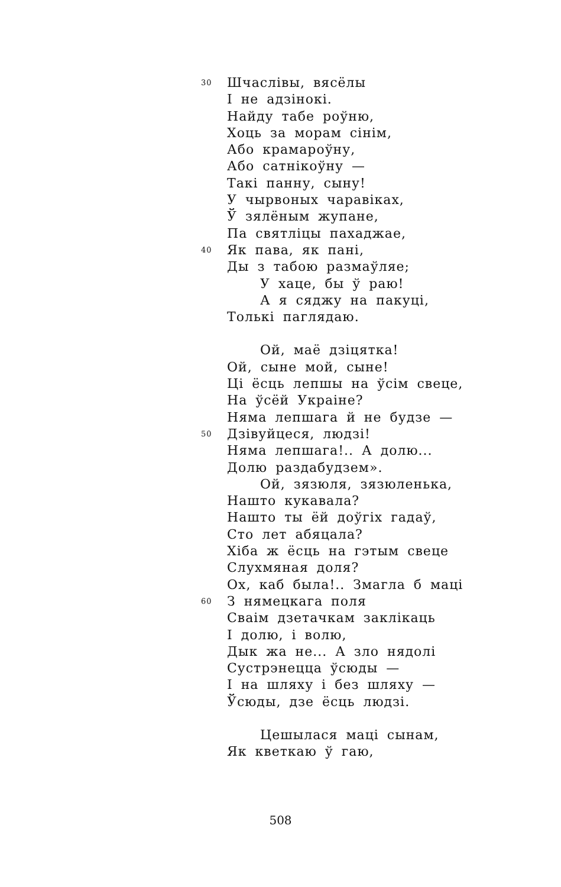30 Шчаслівы, вясёлы
І не адзінокі.
Найду табе роўню,
Хоць за морам сінім,
Або крамароўну,
Або сатнікоўну —
Такі панну, сыну!
У чырвоных чаравіках,
Ў зялёным жупане,
Па святліцы пахаджае,
40 Як пава, як пані,
Ды з табою размаўляе;
У хаце, бы ў раю!
А я сяджу на пакуці,
Толькі паглядаю.
Ой, маё дзіцятка!
Ой, сыне мой, сыне!
Ці ёсць лепшы на ўсім свеце,
На ўсёй Украіне?
Няма лепшага й не будзе —
50 Дзівуйцеся, людзі!
Няма лепшага!.. А долю...
Долю раздабудзем».
Ой, зязюля, зязюленька,
Нашто кукавала?
Нашто ты ёй доўгіх гадаў,
Сто лет абяцала?
Хіба ж ёсць на гэтым свеце
Слухмяная доля?
Ох, каб была!.. Змагла б маці
60 З нямецкага поля
Сваім дзетачкам заклікаць
І долю, і волю,
Дык жа не... А зло нядолі
Сустрэнецца ўсюды —
І на шляху і без шляху —
Ўсюды, дзе ёсць людзі.
Цешылася маці сынам,
Як кветкаю ў гаю,
508